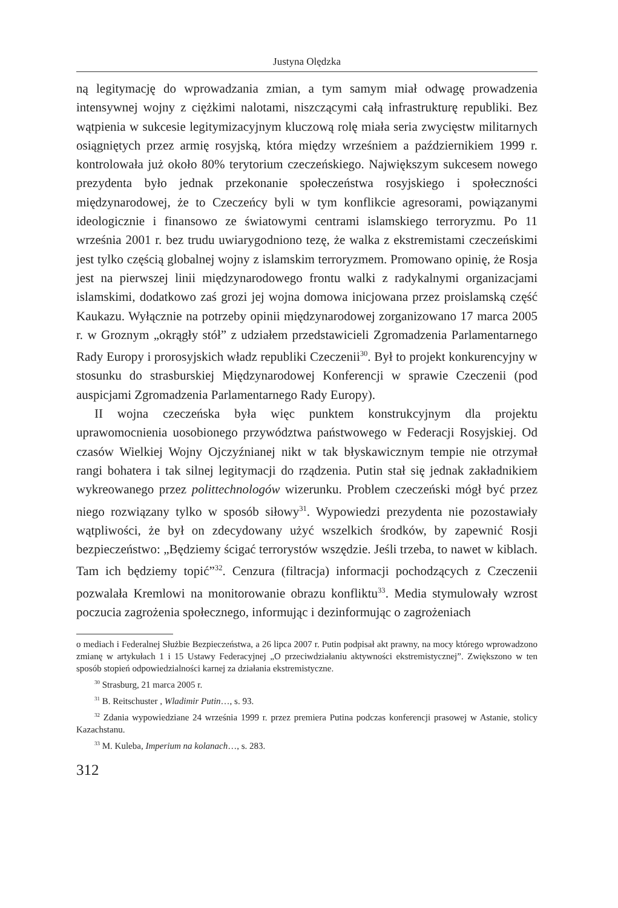Justyna Olędzka
ną legitymację do wprowadzania zmian, a tym samym miał odwagę prowadzenia intensywnej wojny z ciężkimi nalotami, niszczącymi całą infrastrukturę republiki. Bez wątpienia w sukcesie legitymizacyjnym kluczową rolę miała seria zwycięstw militarnych osiągniętych przez armię rosyjską, która między wrześniem a październikiem 1999 r. kontrolowała już około 80% terytorium czeczeńskiego. Największym sukcesem nowego prezydenta było jednak przekonanie społeczeństwa rosyjskiego i społeczności międzynarodowej, że to Czeczeńcy byli w tym konflikcie agresorami, powiązanymi ideologicznie i finansowo ze światowymi centrami islamskiego terroryzmu. Po 11 września 2001 r. bez trudu uwiarygodniono tezę, że walka z ekstremistami czeczeńskimi jest tylko częścią globalnej wojny z islamskim terroryzmem. Promowano opinię, że Rosja jest na pierwszej linii międzynarodowego frontu walki z radykalnymi organizacjami islamskimi, dodatkowo zaś grozi jej wojna domowa inicjowana przez proislamską część Kaukazu. Wyłącznie na potrzeby opinii międzynarodowej zorganizowano 17 marca 2005 r. w Groznym „okrągły stół” z udziałem przedstawicieli Zgromadzenia Parlamentarnego Rady Europy i prorosyjskich władz republiki Czeczenii<sup>30</sup>. Był to projekt konkurencyjny w stosunku do strasburskiej Międzynarodowej Konferencji w sprawie Czeczenii (pod auspicjami Zgromadzenia Parlamentarnego Rady Europy).
II wojna czeczeńska była więc punktem konstrukcyjnym dla projektu uprawomocnienia uosobionego przywództwa państwowego w Federacji Rosyjskiej. Od czasów Wielkiej Wojny Ojczyźnianej nikt w tak błyskawicznym tempie nie otrzymał rangi bohatera i tak silnej legitymacji do rządzenia. Putin stał się jednak zakładnikiem wykreowanego przez polittechnologów wizerunku. Problem czeczeński mógł być przez niego rozwiązany tylko w sposób siłowy<sup>31</sup>. Wypowiedzi prezydenta nie pozostawiały wątpliwości, że był on zdecydowany użyć wszelkich środków, by zapewnić Rosji bezpieczeństwo: „Będziemy ścigać terrorystów wszędzie. Jeśli trzeba, to nawet w kiblach. Tam ich będziemy topić”<sup>32</sup>. Cenzura (filtracja) informacji pochodzących z Czeczenii pozwalała Kremlowi na monitorowanie obrazu konfliktu<sup>33</sup>. Media stymulowały wzrost poczucia zagrożenia społecznego, informując i dezinformując o zagrożeniach
o mediach i Federalnej Służbie Bezpieczeństwa, a 26 lipca 2007 r. Putin podpisał akt prawny, na mocy którego wprowadzono zmianę w artykułach 1 i 15 Ustawy Federacyjnej „O przeciwdziałaniu aktywności ekstremistycznej”. Zwiększono w ten sposób stopień odpowiedzialności karnej za działania ekstremistyczne.
<sup>30</sup> Strasburg, 21 marca 2005 r.
<sup>31</sup> B. Reitschuster , Wladimir Putin…, s. 93.
<sup>32</sup> Zdania wypowiedziane 24 września 1999 r. przez premiera Putina podczas konferencji prasowej w Astanie, stolicy Kazachstanu.
<sup>33</sup> M. Kuleba, Imperium na kolanach…, s. 283.
312